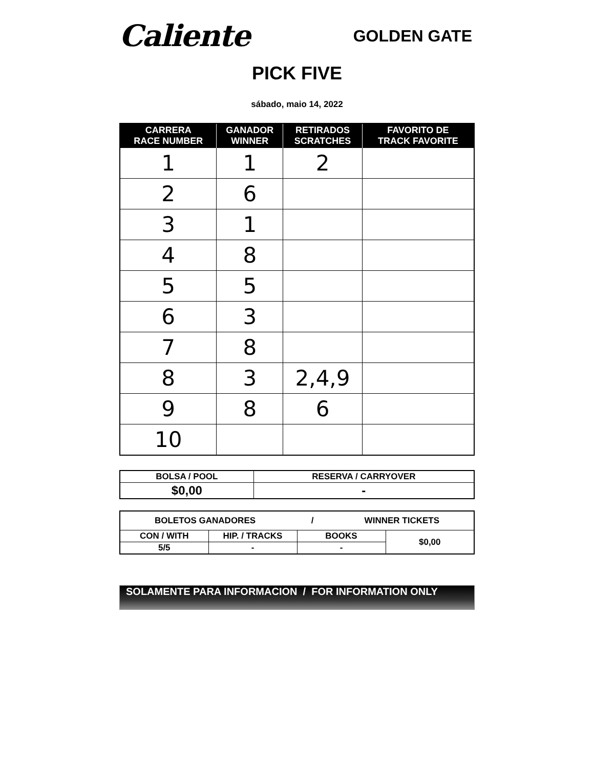Caliente
GOLDEN GATE
PICK FIVE
sábado, maio 14, 2022
| CARRERA RACE NUMBER | GANADOR WINNER | RETIRADOS SCRATCHES | FAVORITO DE TRACK FAVORITE |
| --- | --- | --- | --- |
| 1 | 1 | 2 | |
| 2 | 6 | | |
| 3 | 1 | | |
| 4 | 8 | | |
| 5 | 5 | | |
| 6 | 3 | | |
| 7 | 8 | | |
| 8 | 3 | 2,4,9 | |
| 9 | 8 | 6 | |
| 10 | | | |
| BOLSA / POOL | RESERVA / CARRYOVER |
| $0,00 | - |
| BOLETOS GANADORES / WINNER TICKETS | | | |
| CON / WITH | HIP. / TRACKS | BOOKS | $0,00 |
| 5/5 | - | - | |
SOLAMENTE PARA INFORMACION / FOR INFORMATION ONLY